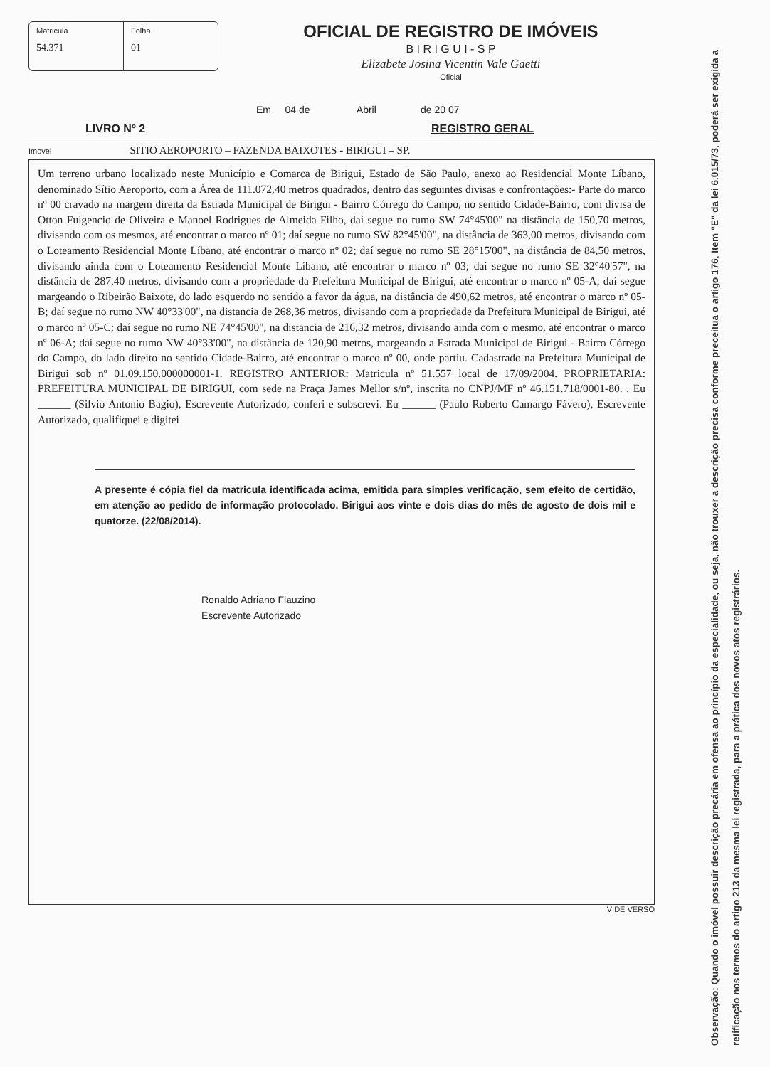Matricula
54.371
Folha
01
OFICIAL DE REGISTRO DE IMÓVEIS
B I R I G U I - S P
Elizabete Josina Vicentin Vale Gaetti
Oficial
Em 04 de Abril de 20 07
LIVRO Nº 2 REGISTRO GERAL
Imovel SITIO AEROPORTO – FAZENDA BAIXOTES - BIRIGUI – SP.
Um terreno urbano localizado neste Município e Comarca de Birigui, Estado de São Paulo, anexo ao Residencial Monte Líbano, denominado Sítio Aeroporto, com a Área de 111.072,40 metros quadrados, dentro das seguintes divisas e confrontações:- Parte do marco nº 00 cravado na margem direita da Estrada Municipal de Birigui - Bairro Córrego do Campo, no sentido Cidade-Bairro, com divisa de Otton Fulgencio de Oliveira e Manoel Rodrigues de Almeida Filho, daí segue no rumo SW 74°45'00" na distância de 150,70 metros, divisando com os mesmos, até encontrar o marco nº 01; daí segue no rumo SW 82°45'00", na distância de 363,00 metros, divisando com o Loteamento Residencial Monte Líbano, até encontrar o marco nº 02; daí segue no rumo SE 28°15'00", na distância de 84,50 metros, divisando ainda com o Loteamento Residencial Monte Líbano, até encontrar o marco nº 03; daí segue no rumo SE 32°40'57", na distância de 287,40 metros, divisando com a propriedade da Prefeitura Municipal de Birigui, até encontrar o marco nº 05-A; daí segue margeando o Ribeirão Baixote, do lado esquerdo no sentido a favor da água, na distância de 490,62 metros, até encontrar o marco nº 05-B; daí segue no rumo NW 40°33'00", na distancia de 268,36 metros, divisando com a propriedade da Prefeitura Municipal de Birigui, até o marco nº 05-C; daí segue no rumo NE 74°45'00", na distancia de 216,32 metros, divisando ainda com o mesmo, até encontrar o marco nº 06-A; daí segue no rumo NW 40°33'00", na distância de 120,90 metros, margeando a Estrada Municipal de Birigui - Bairro Córrego do Campo, do lado direito no sentido Cidade-Bairro, até encontrar o marco nº 00, onde partiu. Cadastrado na Prefeitura Municipal de Birigui sob nº 01.09.150.000000001-1. REGISTRO ANTERIOR: Matricula nº 51.557 local de 17/09/2004. PROPRIETARIA: PREFEITURA MUNICIPAL DE BIRIGUI, com sede na Praça James Mellor s/nº, inscrita no CNPJ/MF nº 46.151.718/0001-80. . Eu ______ (Silvio Antonio Bagio), Escrevente Autorizado, conferi e subscrevi. Eu ______ (Paulo Roberto Camargo Fávero), Escrevente Autorizado, qualifiquei e digitei
A presente é cópia fiel da matricula identificada acima, emitida para simples verificação, sem efeito de certidão, em atenção ao pedido de informação protocolado. Birigui aos vinte e dois dias do mês de agosto de dois mil e quatorze. (22/08/2014).
Ronaldo Adriano Flauzino
Escrevente Autorizado
VIDE VERSO
Observação: Quando o imóvel possuir descrição precária em ofensa ao princípio da especialidade, ou seja, não trouxer a descrição precisa conforme preceitua o artigo 176, Item "E" da lei 6.015/73, poderá ser exigida a retificação nos termos do artigo 213 da mesma lei registrada, para a prática dos novos atos registrários.